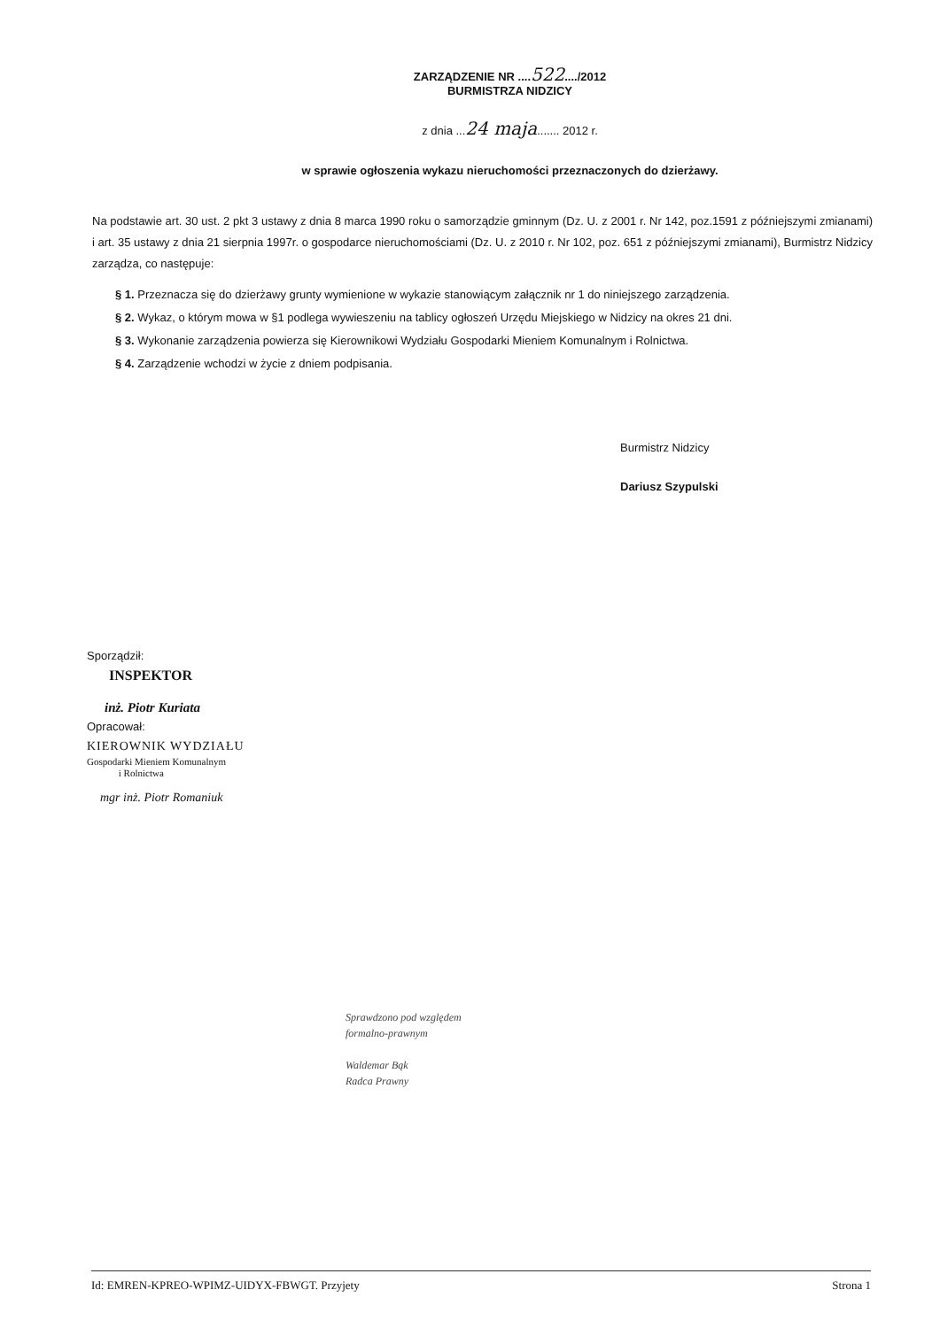ZARZĄDZENIE NR ....522..../2012
BURMISTRZA NIDZICY
z dnia ...24 maja....... 2012 r.
w sprawie ogłoszenia wykazu nieruchomości przeznaczonych do dzierżawy.
Na podstawie art. 30 ust. 2 pkt 3 ustawy z dnia 8 marca 1990 roku o samorządzie gminnym (Dz. U. z 2001 r. Nr 142, poz.1591 z późniejszymi zmianami) i art. 35 ustawy z dnia 21 sierpnia 1997r. o gospodarce nieruchomościami (Dz. U. z 2010 r. Nr 102, poz. 651 z późniejszymi zmianami), Burmistrz Nidzicy zarządza, co następuje:
§ 1. Przeznacza się do dzierżawy grunty wymienione w wykazie stanowiącym załącznik nr 1 do niniejszego zarządzenia.
§ 2. Wykaz, o którym mowa w §1 podlega wywieszeniu na tablicy ogłoszeń Urzędu Miejskiego w Nidzicy na okres 21 dni.
§ 3. Wykonanie zarządzenia powierza się Kierownikowi Wydziału Gospodarki Mieniem Komunalnym i Rolnictwa.
§ 4. Zarządzenie wchodzi w życie z dniem podpisania.
Burmistrz Nidzicy
Dariusz Szypulski
Sporządził:
INSPEKTOR
inż. Piotr Kuriata
Opracował:
KIEROWNIK WYDZIAŁU
Gospodarki Mieniem Komunalnym
i Rolnictwa
mgr inż. Piotr Romaniuk
Sprawdzono pod względem
formalno-prawnym
Waldemar Bąk
Radca Prawny
Id: EMREN-KPREO-WPIMZ-UIDYX-FBWGT. Przyjety Strona 1